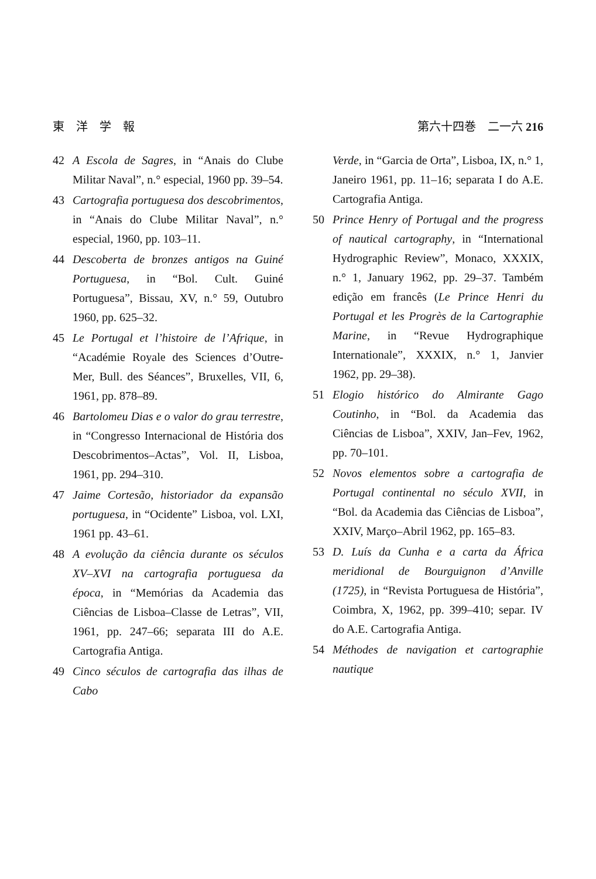東　洋　学　報 第六十四巻　二一六 216
42 A Escola de Sagres, in “Anais do Clube Militar Naval”, n.° especial, 1960 pp. 39–54.
43 Cartografia portuguesa dos descobrimentos, in “Anais do Clube Militar Naval”, n.° especial, 1960, pp. 103–11.
44 Descoberta de bronzes antigos na Guiné Portuguesa, in “Bol. Cult. Guiné Portuguesa”, Bissau, XV, n.° 59, Outubro 1960, pp. 625–32.
45 Le Portugal et l’histoire de l’Afrique, in “Académie Royale des Sciences d’Outre-Mer, Bull. des Séances”, Bruxelles, VII, 6, 1961, pp. 878–89.
46 Bartolomeu Dias e o valor do grau terrestre, in “Congresso Internacional de História dos Descobrimentos–Actas”, Vol. II, Lisboa, 1961, pp. 294–310.
47 Jaime Cortesão, historiador da expansão portuguesa, in “Ocidente” Lisboa, vol. LXI, 1961 pp. 43–61.
48 A evolução da ciência durante os séculos XV–XVI na cartografia portuguesa da época, in “Memórias da Academia das Ciências de Lisboa–Classe de Letras”, VII, 1961, pp. 247–66; separata III do A.E. Cartografia Antiga.
49 Cinco séculos de cartografia das ilhas de Cabo
Verde, in “Garcia de Orta”, Lisboa, IX, n.° 1, Janeiro 1961, pp. 11–16; separata I do A.E. Cartografia Antiga.
50 Prince Henry of Portugal and the progress of nautical cartography, in “International Hydrographic Review”, Monaco, XXXIX, n.° 1, January 1962, pp. 29–37. Também edição em francês (Le Prince Henri du Portugal et les Progrès de la Cartographie Marine, in “Revue Hydrographique Internationale”, XXXIX, n.° 1, Janvier 1962, pp. 29–38).
51 Elogio histórico do Almirante Gago Coutinho, in “Bol. da Academia das Ciências de Lisboa”, XXIV, Jan–Fev, 1962, pp. 70–101.
52 Novos elementos sobre a cartografia de Portugal continental no século XVII, in “Bol. da Academia das Ciências de Lisboa”, XXIV, Março–Abril 1962, pp. 165–83.
53 D. Luís da Cunha e a carta da África meridional de Bourguignon d’Anville (1725), in “Revista Portuguesa de História”, Coimbra, X, 1962, pp. 399–410; separ. IV do A.E. Cartografia Antiga.
54 Méthodes de navigation et cartographie nautique